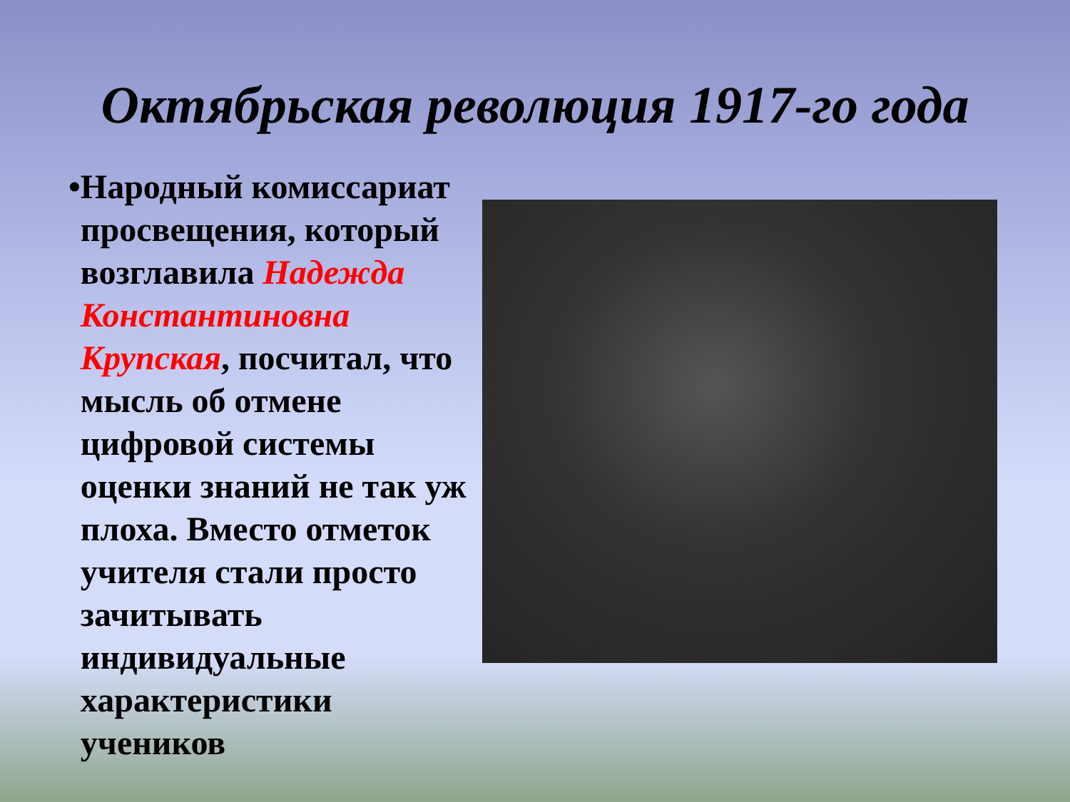Октябрьская революция 1917-го года
• Народный комиссариат просвещения, который возглавила Надежда Константиновна Крупская, посчитал, что мысль об отмене цифровой системы оценки знаний не так уж плоха. Вместо отметок учителя стали просто зачитывать индивидуальные характеристики учеников